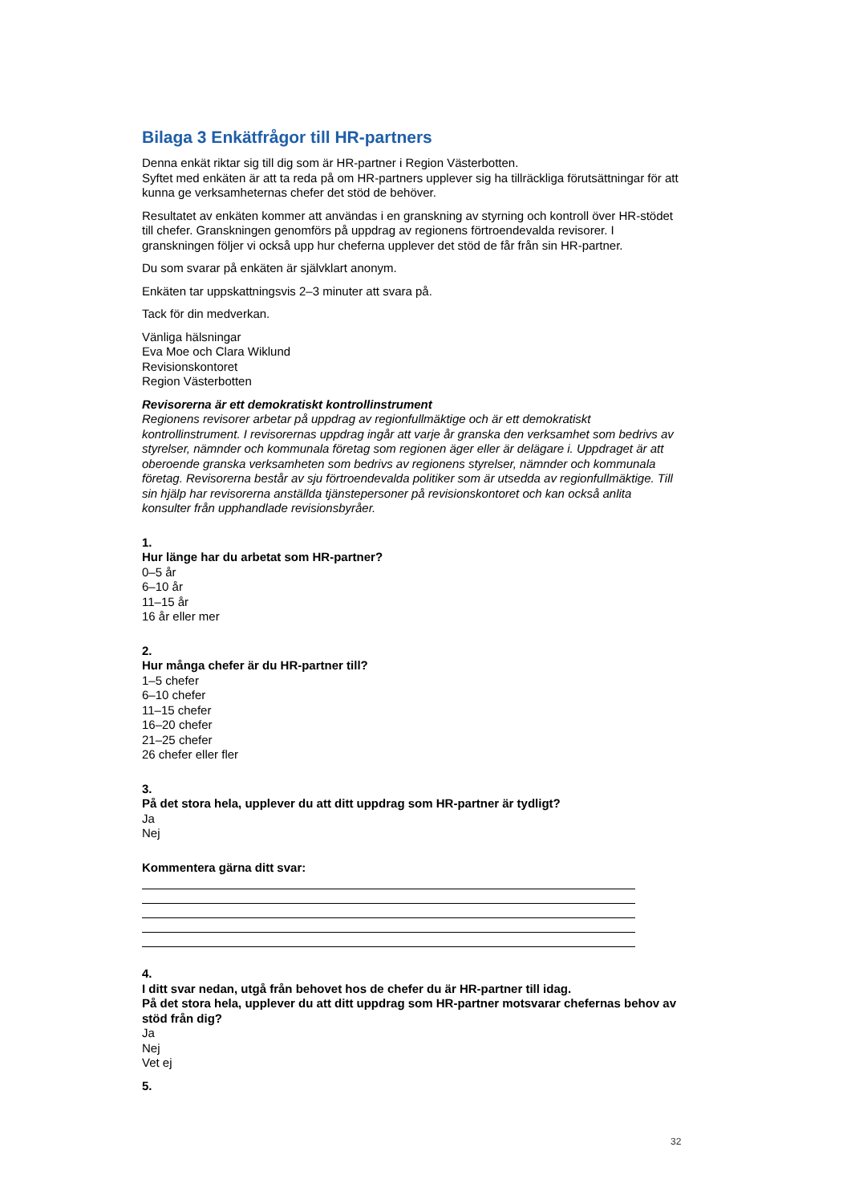Bilaga 3 Enkätfrågor till HR-partners
Denna enkät riktar sig till dig som är HR-partner i Region Västerbotten.
Syftet med enkäten är att ta reda på om HR-partners upplever sig ha tillräckliga förutsättningar för att kunna ge verksamheternas chefer det stöd de behöver.
Resultatet av enkäten kommer att användas i en granskning av styrning och kontroll över HR-stödet till chefer. Granskningen genomförs på uppdrag av regionens förtroendevalda revisorer. I granskningen följer vi också upp hur cheferna upplever det stöd de får från sin HR-partner.
Du som svarar på enkäten är självklart anonym.
Enkäten tar uppskattningsvis 2–3 minuter att svara på.
Tack för din medverkan.
Vänliga hälsningar
Eva Moe och Clara Wiklund
Revisionskontoret
Region Västerbotten
Revisorerna är ett demokratiskt kontrollinstrument
Regionens revisorer arbetar på uppdrag av regionfullmäktige och är ett demokratiskt kontrollinstrument. I revisorernas uppdrag ingår att varje år granska den verksamhet som bedrivs av styrelser, nämnder och kommunala företag som regionen äger eller är delägare i. Uppdraget är att oberoende granska verksamheten som bedrivs av regionens styrelser, nämnder och kommunala företag. Revisorerna består av sju förtroendevalda politiker som är utsedda av regionfullmäktige. Till sin hjälp har revisorerna anställda tjänstepersoner på revisionskontoret och kan också anlita konsulter från upphandlade revisionsbyråer.
1.
Hur länge har du arbetat som HR-partner?
0–5 år
6–10 år
11–15 år
16 år eller mer
2.
Hur många chefer är du HR-partner till?
1–5 chefer
6–10 chefer
11–15 chefer
16–20 chefer
21–25 chefer
26 chefer eller fler
3.
På det stora hela, upplever du att ditt uppdrag som HR-partner är tydligt?
Ja
Nej
Kommentera gärna ditt svar:
4.
I ditt svar nedan, utgå från behovet hos de chefer du är HR-partner till idag.
På det stora hela, upplever du att ditt uppdrag som HR-partner motsvarar chefernas behov av stöd från dig?
Ja
Nej
Vet ej
5.
32